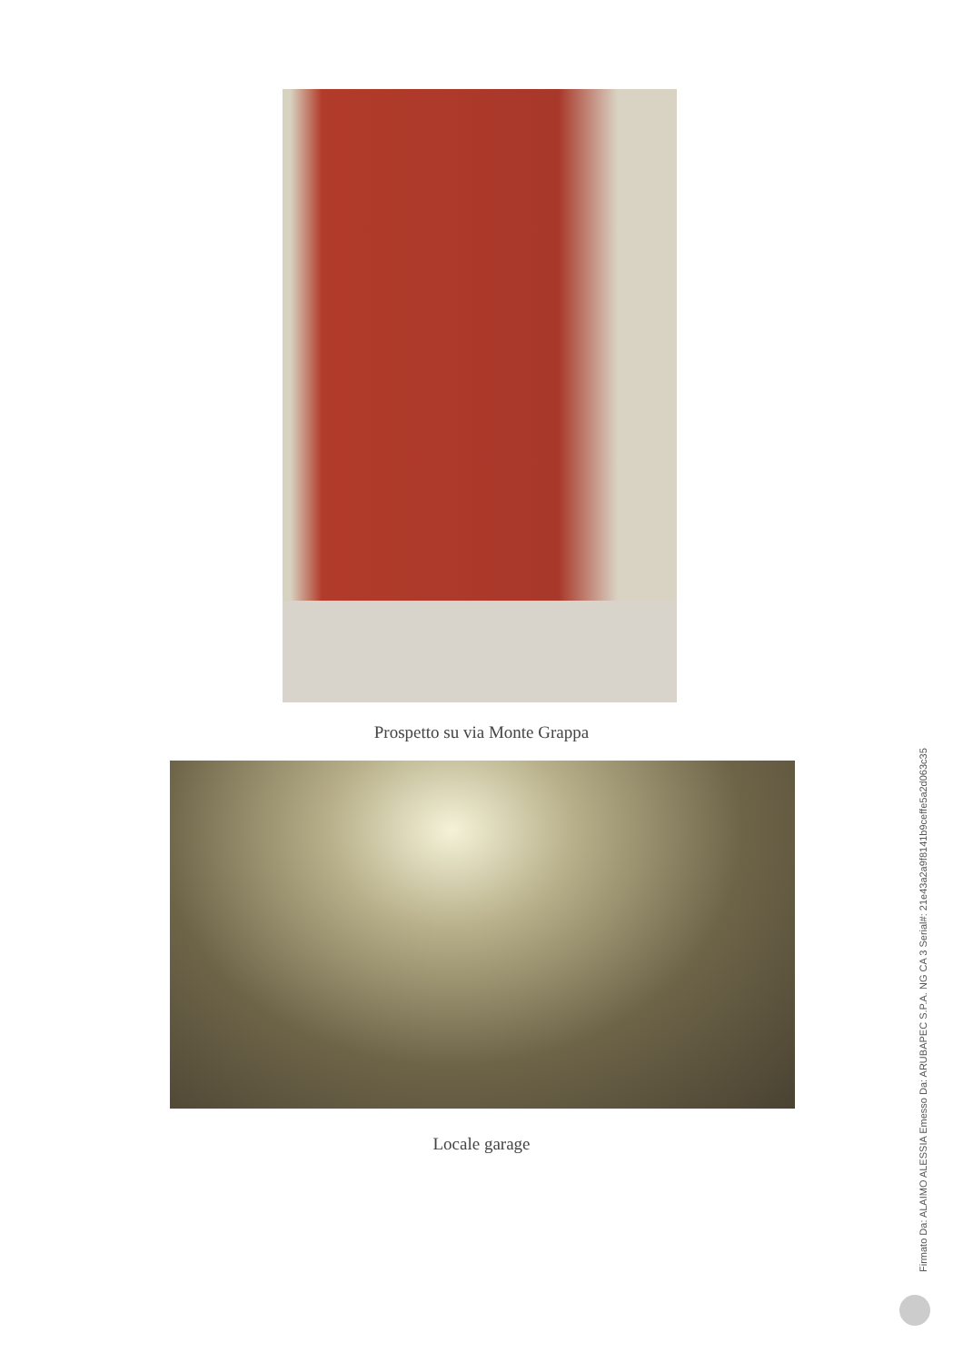Prospetto su via Monte Grappa
Locale garage
Firmato Da: ALAIMO ALESSIA Emesso Da: ARUBAPEC S.P.A. NG CA 3 Serial#: 21e43a2a9f8141b9ceffe5a2d063c35